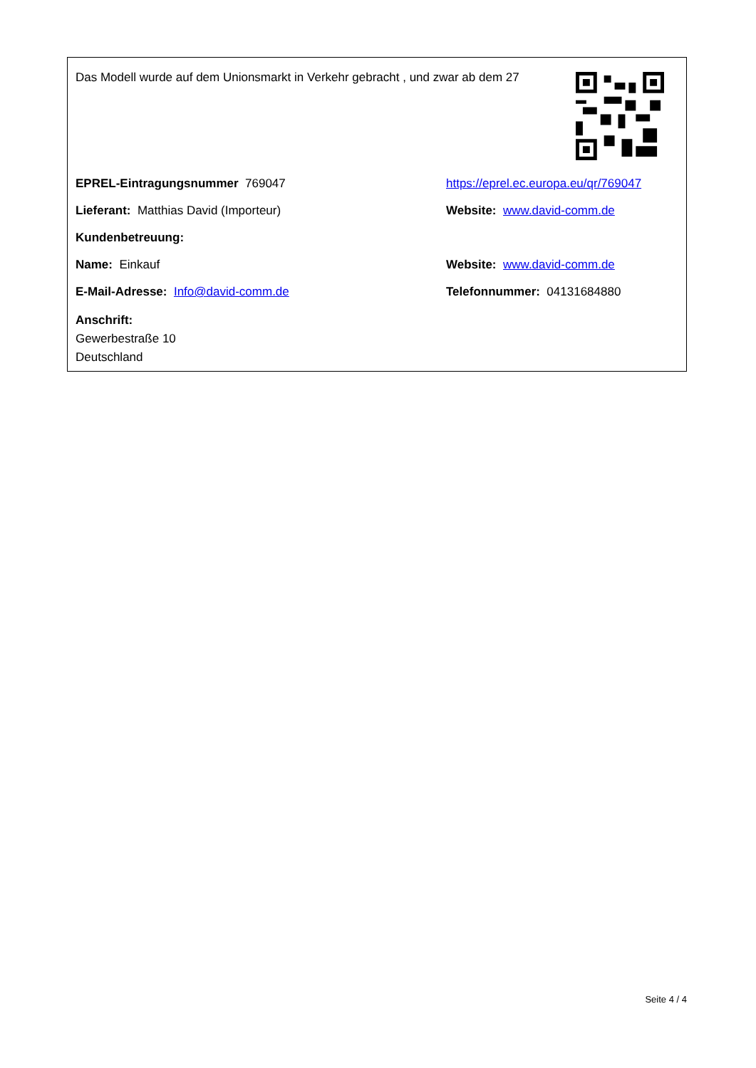Das Modell wurde auf dem Unionsmarkt in Verkehr gebracht , und zwar ab dem 27
EPREL-Eintragungsnummer 769047
https://eprel.ec.europa.eu/qr/769047
Lieferant: Matthias David (Importeur) Website: www.david-comm.de
Kundenbetreuung:
Name: Einkauf Website: www.david-comm.de
E-Mail-Adresse: Info@david-comm.de Telefonnummer: 04131684880
Anschrift:
Gewerbestraße 10
Deutschland
Seite 4 / 4